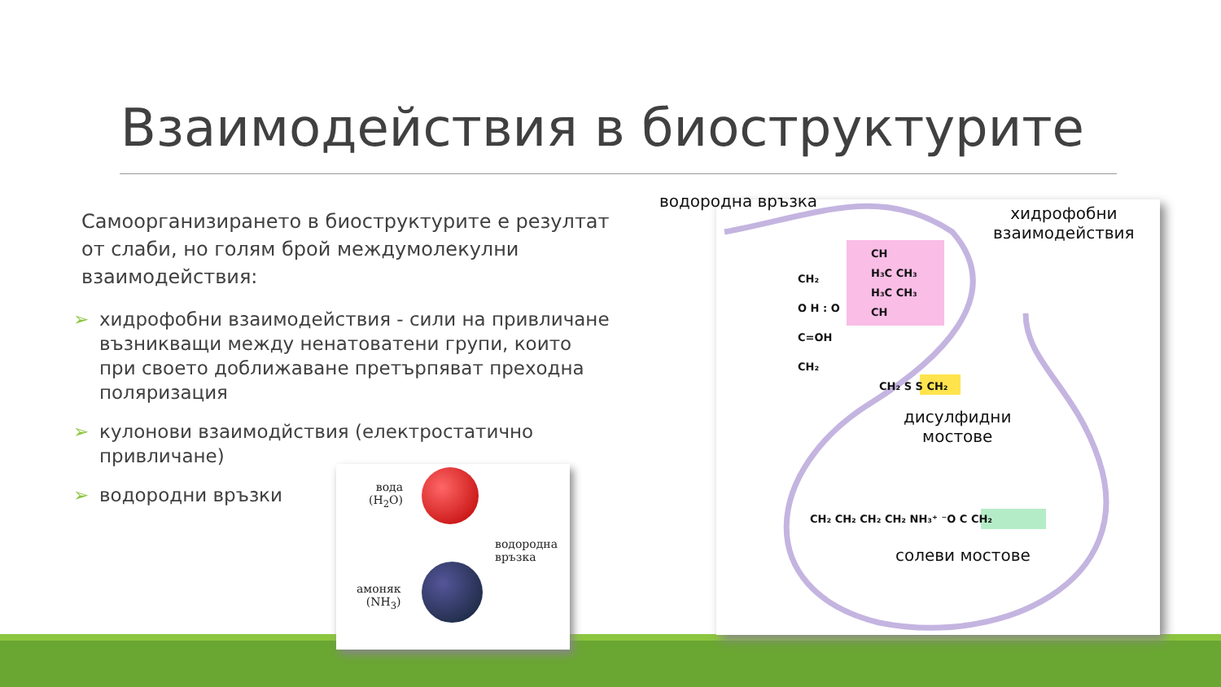Взаимодействия в биоструктурите
Самоорганизирането в биоструктурите е резултат от слаби, но голям брой междумолекулни взаимодействия:
➢ хидрофобни взаимодействия - сили на привличане възникващи между ненатоватени групи, които при своето доближаване претърпяват преходна поляризация
➢ кулонови взаимодйствия (електростатично привличане)
➢ водородни връзки
вода
(H<sub>2</sub>O)
водородна
връзка
амоняк
(NH<sub>3</sub>)
водородна връзка
хидрофобни
взаимодействия
CH
H₃C CH₃
H₃C CH₃
CH
CH₂
O H : O
C=OH
CH₂
CH₂ S S CH₂
дисулфидни
мостове
CH₂ CH₂ CH₂ CH₂ NH₃⁺ ⁻O C CH₂
солеви мостове